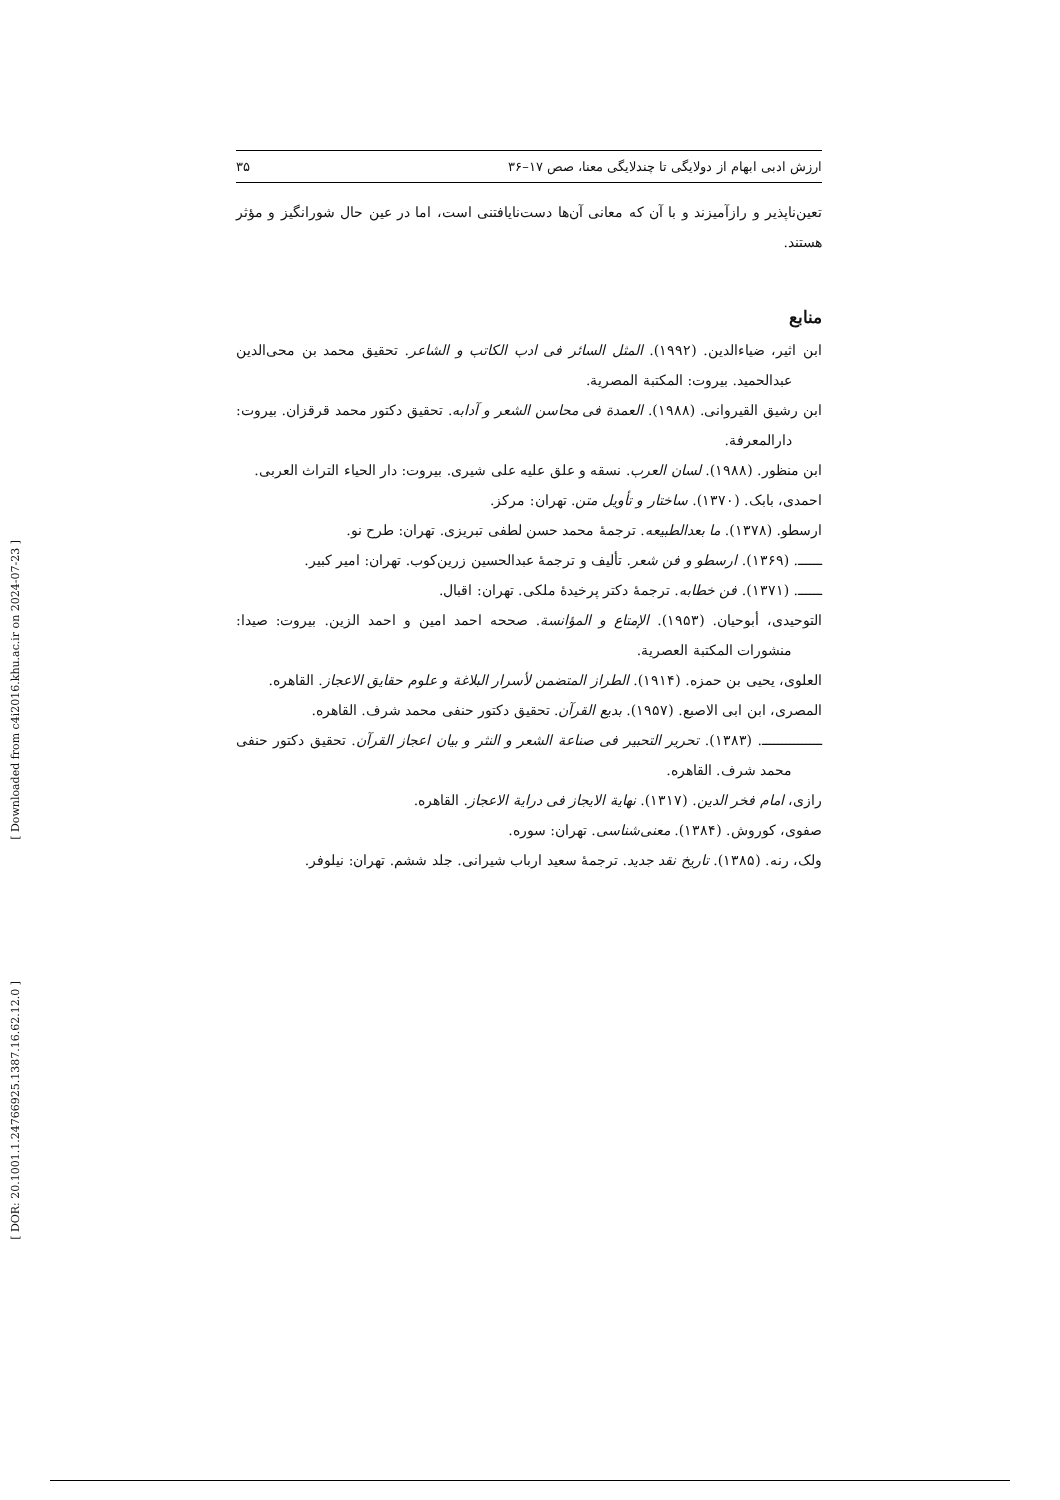[ Downloaded from c4i2016.khu.ac.ir on 2024-07-23 ]
[ DOR: 20.1001.1.24766925.1387.16.62.12.0 ]
ارزش ادبی ابهام از دولایگی تا چندلایگی معنا، صص ۱۷–۳۶ ۳۵
تعین‌ناپذیر و رازآمیزند و با آن که معانی آن‌ها دست‌نایافتنی است، اما در عین حال شورانگیز و مؤثر هستند.
منابع
ابن اثیر، ضیاءالدین. (۱۹۹۲). المثل السائر فی ادب الکاتب و الشاعر. تحقیق محمد بن محی‌الدین عبدالحمید. بیروت: المکتبة المصریة.
ابن رشیق القیروانی. (۱۹۸۸). العمدة فی محاسن الشعر و آدابه. تحقیق دکتور محمد قرقزان. بیروت: دارالمعرفة.
ابن منظور. (۱۹۸۸). لسان العرب. نسقه و علق علیه علی شیری. بیروت: دار الحیاء التراث العربی.
احمدی، بابک. (۱۳۷۰). ساختار و تأویل متن. تهران: مرکز.
ارسطو. (۱۳۷۸). ما بعدالطبیعه. ترجمهٔ محمد حسن لطفی تبریزی. تهران: طرح نو.
ــــــ. (۱۳۶۹). ارسطو و فن شعر. تألیف و ترجمهٔ عبدالحسین زرین‌کوب. تهران: امیر کبیر.
ــــــ. (۱۳۷۱). فن خطابه. ترجمهٔ دکتر پرخیدهٔ ملکی. تهران: اقبال.
التوحیدی، أبوحیان. (۱۹۵۳). الإمتاع و المؤانسة. صححه احمد امین و احمد الزین. بیروت: صیدا: منشورات المکتبة العصریة.
العلوی، یحیی بن حمزه. (۱۹۱۴). الطراز المتضمن لأسرار البلاغة و علوم حقایق الاعجاز. القاهره.
المصری، ابن ابی الاصبع. (۱۹۵۷). بدیع القرآن. تحقیق دکتور حنفی محمد شرف. القاهره.
ـــــــــــــــ. (۱۳۸۳). تحریر التحبیر فی صناعة الشعر و النثر و بیان اعجاز القرآن. تحقیق دکتور حنفی محمد شرف. القاهره.
رازی، امام فخر الدین. (۱۳۱۷). نهایة الایجاز فی درایة الاعجاز. القاهره.
صفوی، کوروش. (۱۳۸۴). معنی‌شناسی. تهران: سوره.
ولک، رنه. (۱۳۸۵). تاریخ نقد جدید. ترجمهٔ سعید ارباب شیرانی. جلد ششم. تهران: نیلوفر.